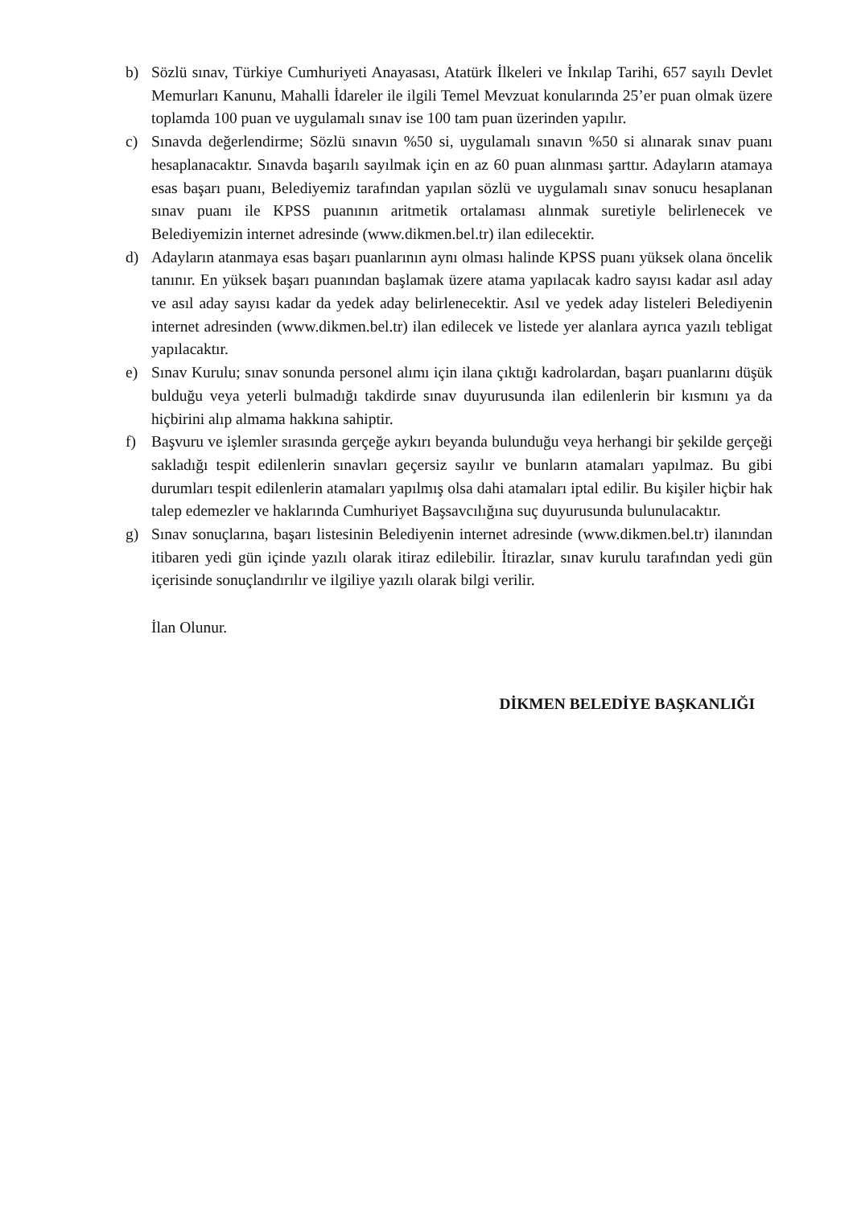b) Sözlü sınav, Türkiye Cumhuriyeti Anayasası, Atatürk İlkeleri ve İnkılap Tarihi, 657 sayılı Devlet Memurları Kanunu, Mahalli İdareler ile ilgili Temel Mevzuat konularında 25’er puan olmak üzere toplamda 100 puan ve uygulamalı sınav ise 100 tam puan üzerinden yapılır.
c) Sınavda değerlendirme; Sözlü sınavın %50 si, uygulamalı sınavın %50 si alınarak sınav puanı hesaplanacaktır. Sınavda başarılı sayılmak için en az 60 puan alınması şarttır. Adayların atamaya esas başarı puanı, Belediyemiz tarafından yapılan sözlü ve uygulamalı sınav sonucu hesaplanan sınav puanı ile KPSS puanının aritmetik ortalaması alınmak suretiyle belirlenecek ve Belediyemizin internet adresinde (www.dikmen.bel.tr) ilan edilecektir.
d) Adayların atanmaya esas başarı puanlarının aynı olması halinde KPSS puanı yüksek olana öncelik tanınır. En yüksek başarı puanından başlamak üzere atama yapılacak kadro sayısı kadar asıl aday ve asıl aday sayısı kadar da yedek aday belirlenecektir. Asıl ve yedek aday listeleri Belediyenin internet adresinden (www.dikmen.bel.tr) ilan edilecek ve listede yer alanlara ayrıca yazılı tebligat yapılacaktır.
e) Sınav Kurulu; sınav sonunda personel alımı için ilana çıktığı kadrolardan, başarı puanlarını düşük bulduğu veya yeterli bulmadığı takdirde sınav duyurusunda ilan edilenlerin bir kısmını ya da hiçbirini alıp almama hakkına sahiptir.
f) Başvuru ve işlemler sırasında gerçeğe aykırı beyanda bulunduğu veya herhangi bir şekilde gerçeği sakladığı tespit edilenlerin sınavları geçersiz sayılır ve bunların atamaları yapılmaz. Bu gibi durumları tespit edilenlerin atamaları yapılmış olsa dahi atamaları iptal edilir. Bu kişiler hiçbir hak talep edemezler ve haklarında Cumhuriyet Başsavcılığına suç duyurusunda bulunulacaktır.
g) Sınav sonuçlarına, başarı listesinin Belediyenin internet adresinde (www.dikmen.bel.tr) ilanından itibaren yedi gün içinde yazılı olarak itiraz edilebilir. İtirazlar, sınav kurulu tarafından yedi gün içerisinde sonuçlandırılır ve ilgiliye yazılı olarak bilgi verilir.
İlan Olunur.
DİKMEN BELEDİYE BAŞKANLIĞI